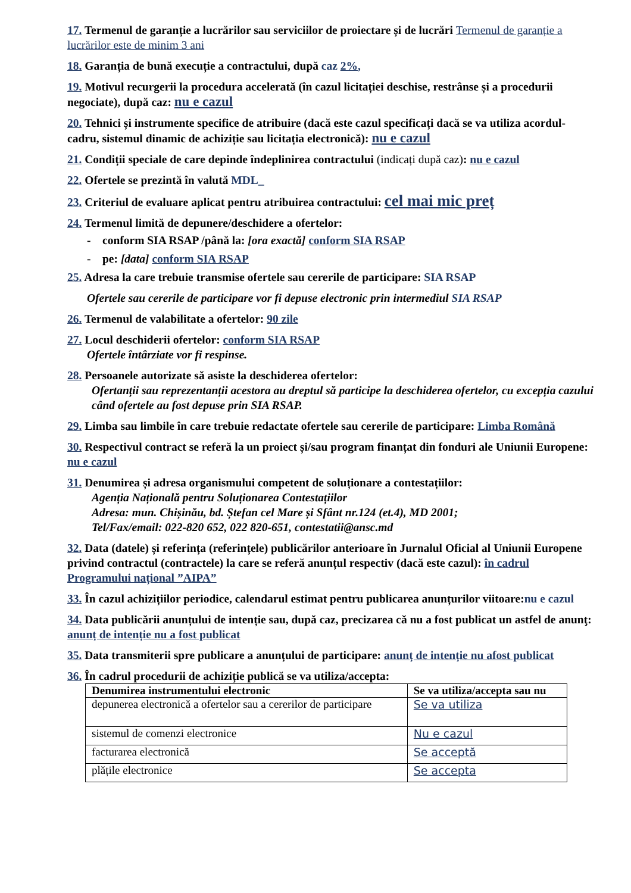17. Termenul de garanție a lucrărilor sau serviciilor de proiectare și de lucrări Termenul de garanție a lucrărilor este de minim 3 ani
18. Garanția de bună execuție a contractului, după caz 2%,
19. Motivul recurgerii la procedura accelerată (în cazul licitației deschise, restrânse și a procedurii negociate), după caz: nu e cazul
20. Tehnici și instrumente specifice de atribuire (dacă este cazul specificați dacă se va utiliza acordul-cadru, sistemul dinamic de achiziție sau licitația electronică): nu e cazul
21. Condiții speciale de care depinde îndeplinirea contractului (indicați după caz): nu e cazul
22. Ofertele se prezintă în valută MDL_
23. Criteriul de evaluare aplicat pentru atribuirea contractului: cel mai mic preț
24. Termenul limită de depunere/deschidere a ofertelor:
- conform SIA RSAP /până la: [ora exactă] conform SIA RSAP
- pe: [data] conform SIA RSAP
25. Adresa la care trebuie transmise ofertele sau cererile de participare: SIA RSAP
Ofertele sau cererile de participare vor fi depuse electronic prin intermediul SIA RSAP
26. Termenul de valabilitate a ofertelor: 90 zile
27. Locul deschiderii ofertelor: conform SIA RSAP
Ofertele întârziate vor fi respinse.
28. Persoanele autorizate să asiste la deschiderea ofertelor:
Ofertanții sau reprezentanții acestora au dreptul să participe la deschiderea ofertelor, cu excepția cazului când ofertele au fost depuse prin SIA RSAP.
29. Limba sau limbile în care trebuie redactate ofertele sau cererile de participare: Limba Română
30. Respectivul contract se referă la un proiect și/sau program finanțat din fonduri ale Uniunii Europene: nu e cazul
31. Denumirea și adresa organismului competent de soluționare a contestațiilor:
Agenția Națională pentru Soluționarea Contestațiilor
Adresa: mun. Chișinău, bd. Ștefan cel Mare și Sfânt nr.124 (et.4), MD 2001;
Tel/Fax/email: 022-820 652, 022 820-651, contestatii@ansc.md
32. Data (datele) și referința (referințele) publicărilor anterioare în Jurnalul Oficial al Uniunii Europene privind contractul (contractele) la care se referă anunțul respectiv (dacă este cazul): în cadrul Programului național ”AIPA”
33. În cazul achizițiilor periodice, calendarul estimat pentru publicarea anunțurilor viitoare:nu e cazul
34. Data publicării anunțului de intenție sau, după caz, precizarea că nu a fost publicat un astfel de anunţ: anunț de intenție nu a fost publicat
35. Data transmiterii spre publicare a anunțului de participare: anunț de intenție nu afost publicat
36. În cadrul procedurii de achiziție publică se va utiliza/accepta:
| Denumirea instrumentului electronic | Se va utiliza/accepta sau nu |
| --- | --- |
| depunerea electronică a ofertelor sau a cererilor de participare | Se va utiliza |
| sistemul de comenzi electronice | Nu e cazul |
| facturarea electronică | Se acceptă |
| plățile electronice | Se accepta |